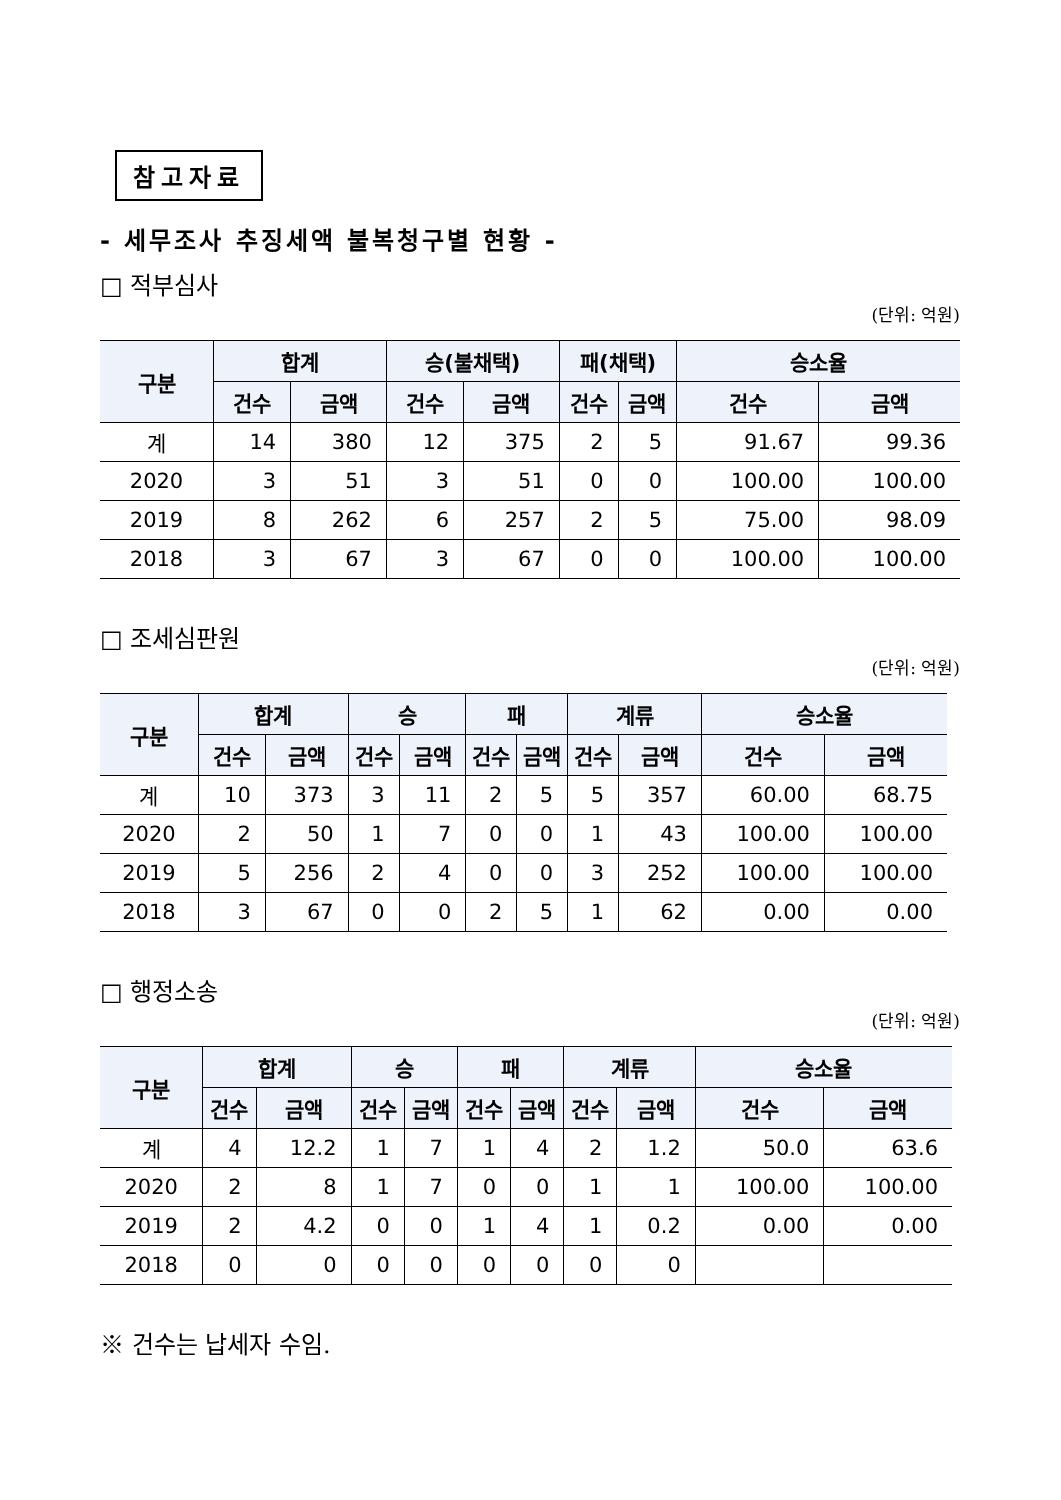참고자료
- 세무조사 추징세액 불복청구별 현황 -
□ 적부심사
(단위: 억원)
| 구분 | 합계 | | 승(불채택) | | 패(채택) | | 승소율 | |
| --- | --- | --- | --- | --- | --- | --- | --- | --- |
| | 건수 | 금액 | 건수 | 금액 | 건수 | 금액 | 건수 | 금액 |
| 계 | 14 | 380 | 12 | 375 | 2 | 5 | 91.67 | 99.36 |
| 2020 | 3 | 51 | 3 | 51 | 0 | 0 | 100.00 | 100.00 |
| 2019 | 8 | 262 | 6 | 257 | 2 | 5 | 75.00 | 98.09 |
| 2018 | 3 | 67 | 3 | 67 | 0 | 0 | 100.00 | 100.00 |
□ 조세심판원
(단위: 억원)
| 구분 | 합계 | | 승 | | 패 | | 계류 | | 승소율 | |
| --- | --- | --- | --- | --- | --- | --- | --- | --- | --- | --- |
| | 건수 | 금액 | 건수 | 금액 | 건수 | 금액 | 건수 | 금액 | 건수 | 금액 |
| 계 | 10 | 373 | 3 | 11 | 2 | 5 | 5 | 357 | 60.00 | 68.75 |
| 2020 | 2 | 50 | 1 | 7 | 0 | 0 | 1 | 43 | 100.00 | 100.00 |
| 2019 | 5 | 256 | 2 | 4 | 0 | 0 | 3 | 252 | 100.00 | 100.00 |
| 2018 | 3 | 67 | 0 | 0 | 2 | 5 | 1 | 62 | 0.00 | 0.00 |
□ 행정소송
(단위: 억원)
| 구분 | 합계 | | 승 | | 패 | | 계류 | | 승소율 | |
| --- | --- | --- | --- | --- | --- | --- | --- | --- | --- | --- |
| | 건수 | 금액 | 건수 | 금액 | 건수 | 금액 | 건수 | 금액 | 건수 | 금액 |
| 계 | 4 | 12.2 | 1 | 7 | 1 | 4 | 2 | 1.2 | 50.0 | 63.6 |
| 2020 | 2 | 8 | 1 | 7 | 0 | 0 | 1 | 1 | 100.00 | 100.00 |
| 2019 | 2 | 4.2 | 0 | 0 | 1 | 4 | 1 | 0.2 | 0.00 | 0.00 |
| 2018 | 0 | 0 | 0 | 0 | 0 | 0 | 0 | 0 | | |
※ 건수는 납세자 수임.